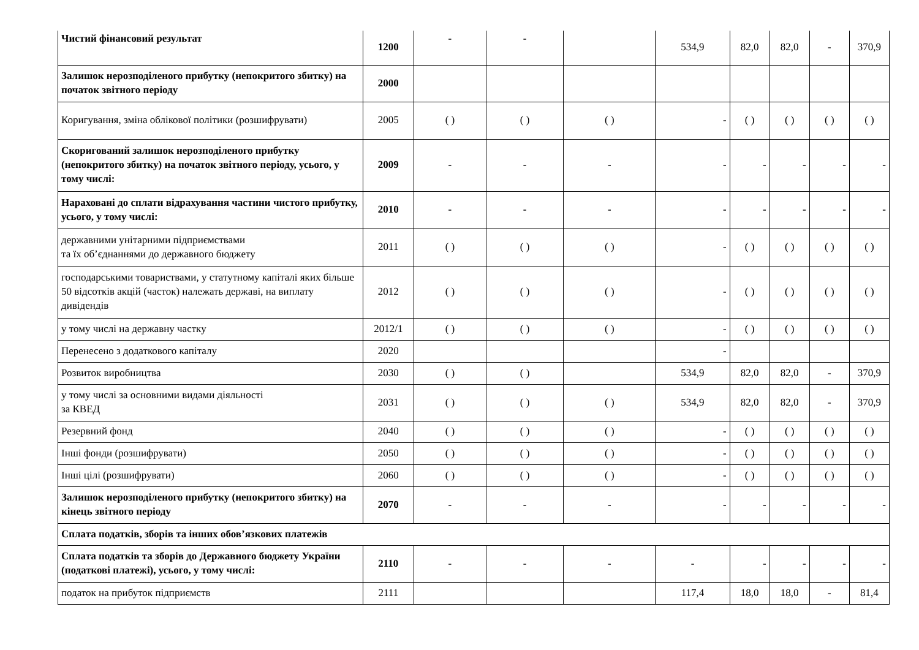| Чистий фінансовий результат | 1200 | - | - | | 534,9 | 82,0 | 82,0 | - | 370,9 |
| Залишок нерозподіленого прибутку (непокритого збитку) на початок звітного періоду | 2000 | | | | | | | | |
| Коригування, зміна облікової політики (розшифрувати) | 2005 | ( ) | ( ) | ( ) | - | ( ) | ( ) | ( ) | ( ) |
| Скоригований залишок нерозподіленого прибутку (непокритого збитку) на початок звітного періоду, усього, у тому числі: | 2009 | - | - | - | - | - | - | - | - |
| Нараховані до сплати відрахування частини чистого прибутку, усього, у тому числі: | 2010 | - | - | - | - | - | - | - | - |
| державними унітарними підприємствами та їх об’єднаннями до державного бюджету | 2011 | ( ) | ( ) | ( ) | - | ( ) | ( ) | ( ) | ( ) |
| господарськими товариствами, у статутному капіталі яких більше 50 відсотків акцій (часток) належать державі, на виплату дивідендів | 2012 | ( ) | ( ) | ( ) | - | ( ) | ( ) | ( ) | ( ) |
| у тому числі на державну частку | 2012/1 | ( ) | ( ) | ( ) | - | ( ) | ( ) | ( ) | ( ) |
| Перенесено з додаткового капіталу | 2020 | | | | - | | | | |
| Розвиток виробництва | 2030 | ( ) | ( ) | | 534,9 | 82,0 | 82,0 | - | 370,9 |
| у тому числі за основними видами діяльності за КВЕД | 2031 | ( ) | ( ) | ( ) | 534,9 | 82,0 | 82,0 | - | 370,9 |
| Резервний фонд | 2040 | ( ) | ( ) | ( ) | - | ( ) | ( ) | ( ) | ( ) |
| Інші фонди (розшифрувати) | 2050 | ( ) | ( ) | ( ) | - | ( ) | ( ) | ( ) | ( ) |
| Інші цілі (розшифрувати) | 2060 | ( ) | ( ) | ( ) | - | ( ) | ( ) | ( ) | ( ) |
| Залишок нерозподіленого прибутку (непокритого збитку) на кінець звітного періоду | 2070 | - | - | - | - | - | - | - | - |
| Сплата податків, зборів та інших обов’язкових платежів | | | | | | | | | |
| Сплата податків та зборів до Державного бюджету України (податкові платежі), усього, у тому числі: | 2110 | - | - | - | - | - | - | - | - |
| податок на прибуток підприємств | 2111 | | | | 117,4 | 18,0 | 18,0 | - | 81,4 |